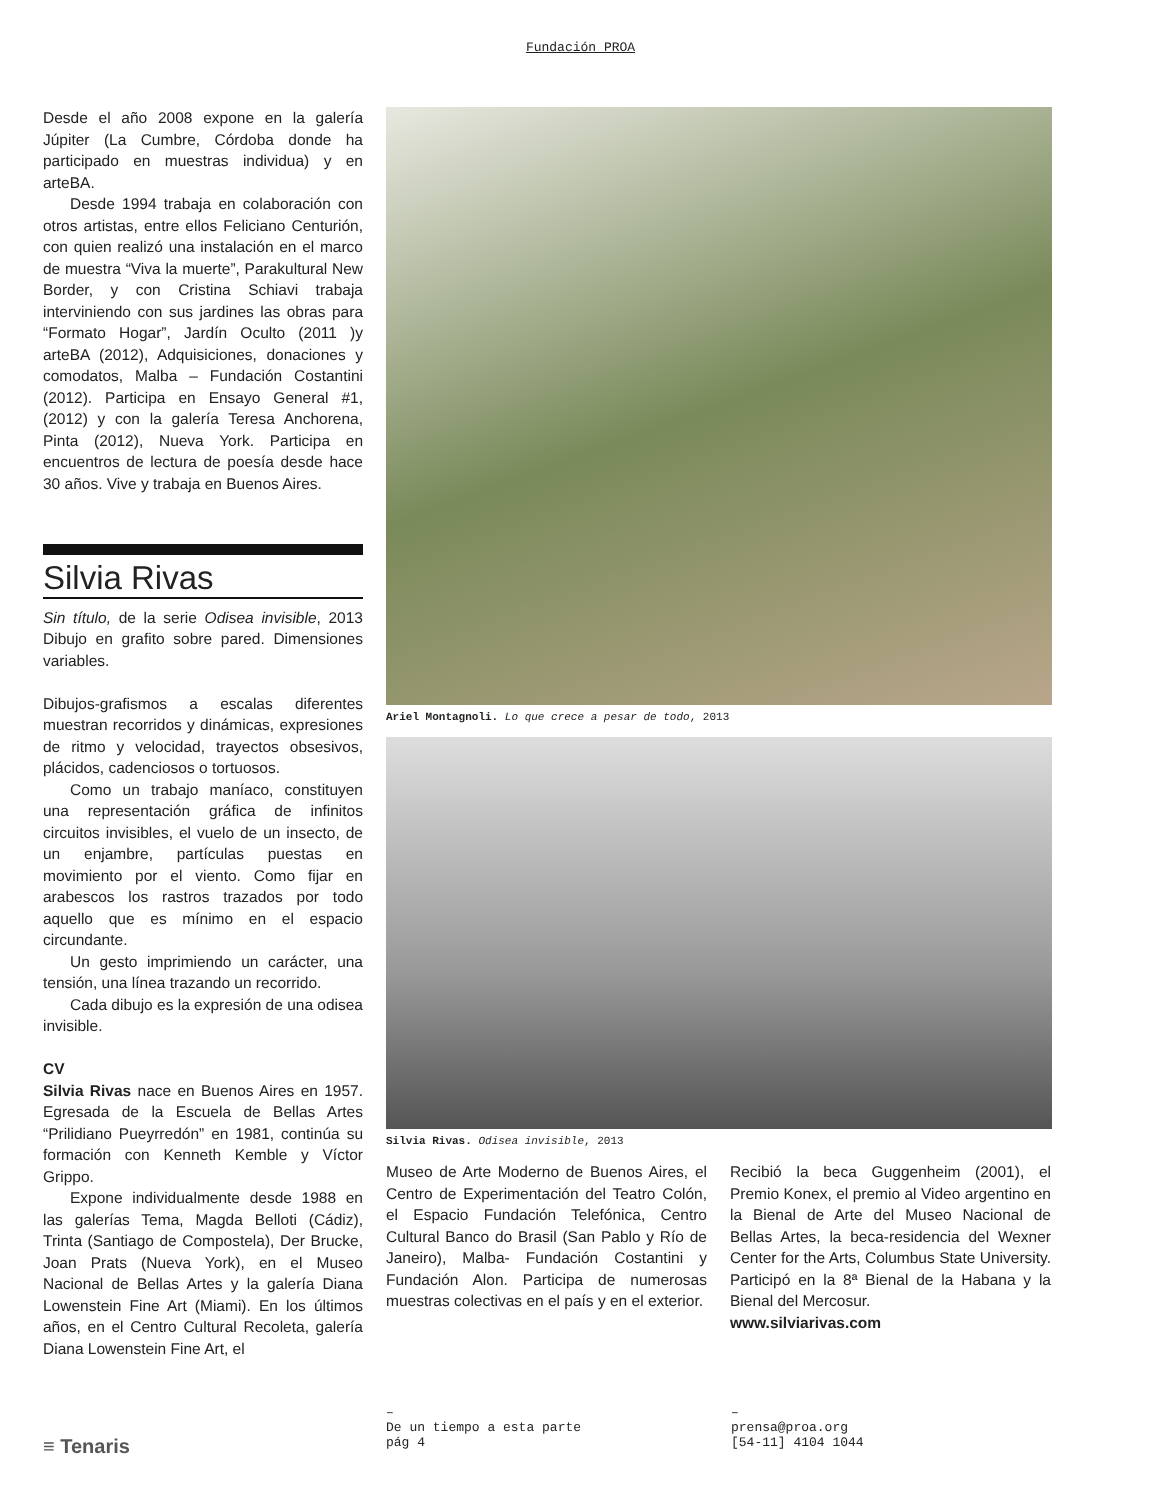Fundación PROA
Desde el año 2008 expone en la galería Júpiter (La Cumbre, Córdoba donde ha participado en muestras individua) y en arteBA.
Desde 1994 trabaja en colaboración con otros artistas, entre ellos Feliciano Centurión, con quien realizó una instalación en el marco de muestra “Viva la muerte”, Parakultural New Border, y con Cristina Schiavi trabaja interviniendo con sus jardines las obras para “Formato Hogar”, Jardín Oculto (2011 )y arteBA (2012), Adquisiciones, donaciones y comodatos, Malba – Fundación Costantini (2012). Participa en Ensayo General #1, (2012) y con la galería Teresa Anchorena, Pinta (2012), Nueva York. Participa en encuentros de lectura de poesía desde hace 30 años. Vive y trabaja en Buenos Aires.
Silvia Rivas
Sin título, de la serie Odisea invisible, 2013 Dibujo en grafito sobre pared. Dimensiones variables.
Dibujos-grafismos a escalas diferentes muestran recorridos y dinámicas, expresiones de ritmo y velocidad, trayectos obsesivos, plácidos, cadenciosos o tortuosos.
Como un trabajo maníaco, constituyen una representación gráfica de infinitos circuitos invisibles, el vuelo de un insecto, de un enjambre, partículas puestas en movimiento por el viento. Como fijar en arabescos los rastros trazados por todo aquello que es mínimo en el espacio circundante.
Un gesto imprimiendo un carácter, una tensión, una línea trazando un recorrido.
Cada dibujo es la expresión de una odisea invisible.
CV
Silvia Rivas nace en Buenos Aires en 1957. Egresada de la Escuela de Bellas Artes “Prilidiano Pueyrredón” en 1981, continúa su formación con Kenneth Kemble y Víctor Grippo.
Expone individualmente desde 1988 en las galerías Tema, Magda Belloti (Cádiz), Trinta (Santiago de Compostela), Der Brucke, Joan Prats (Nueva York), en el Museo Nacional de Bellas Artes y la galería Diana Lowenstein Fine Art (Miami). En los últimos años, en el Centro Cultural Recoleta, galería Diana Lowenstein Fine Art, el
Ariel Montagnoli. Lo que crece a pesar de todo, 2013
Silvia Rivas. Odisea invisible, 2013
Museo de Arte Moderno de Buenos Aires, el Centro de Experimentación del Teatro Colón, el Espacio Fundación Telefónica, Centro Cultural Banco do Brasil (San Pablo y Río de Janeiro), Malba- Fundación Costantini y Fundación Alon. Participa de numerosas muestras colectivas en el país y en el exterior.
Recibió la beca Guggenheim (2001), el Premio Konex, el premio al Video argentino en la Bienal de Arte del Museo Nacional de Bellas Artes, la beca-residencia del Wexner Center for the Arts, Columbus State University. Participó en la 8ª Bienal de la Habana y la Bienal del Mercosur.
www.silviarivas.com
≡ Tenaris
–
De un tiempo a esta parte
pág 4
–
prensa@proa.org
[54-11] 4104 1044